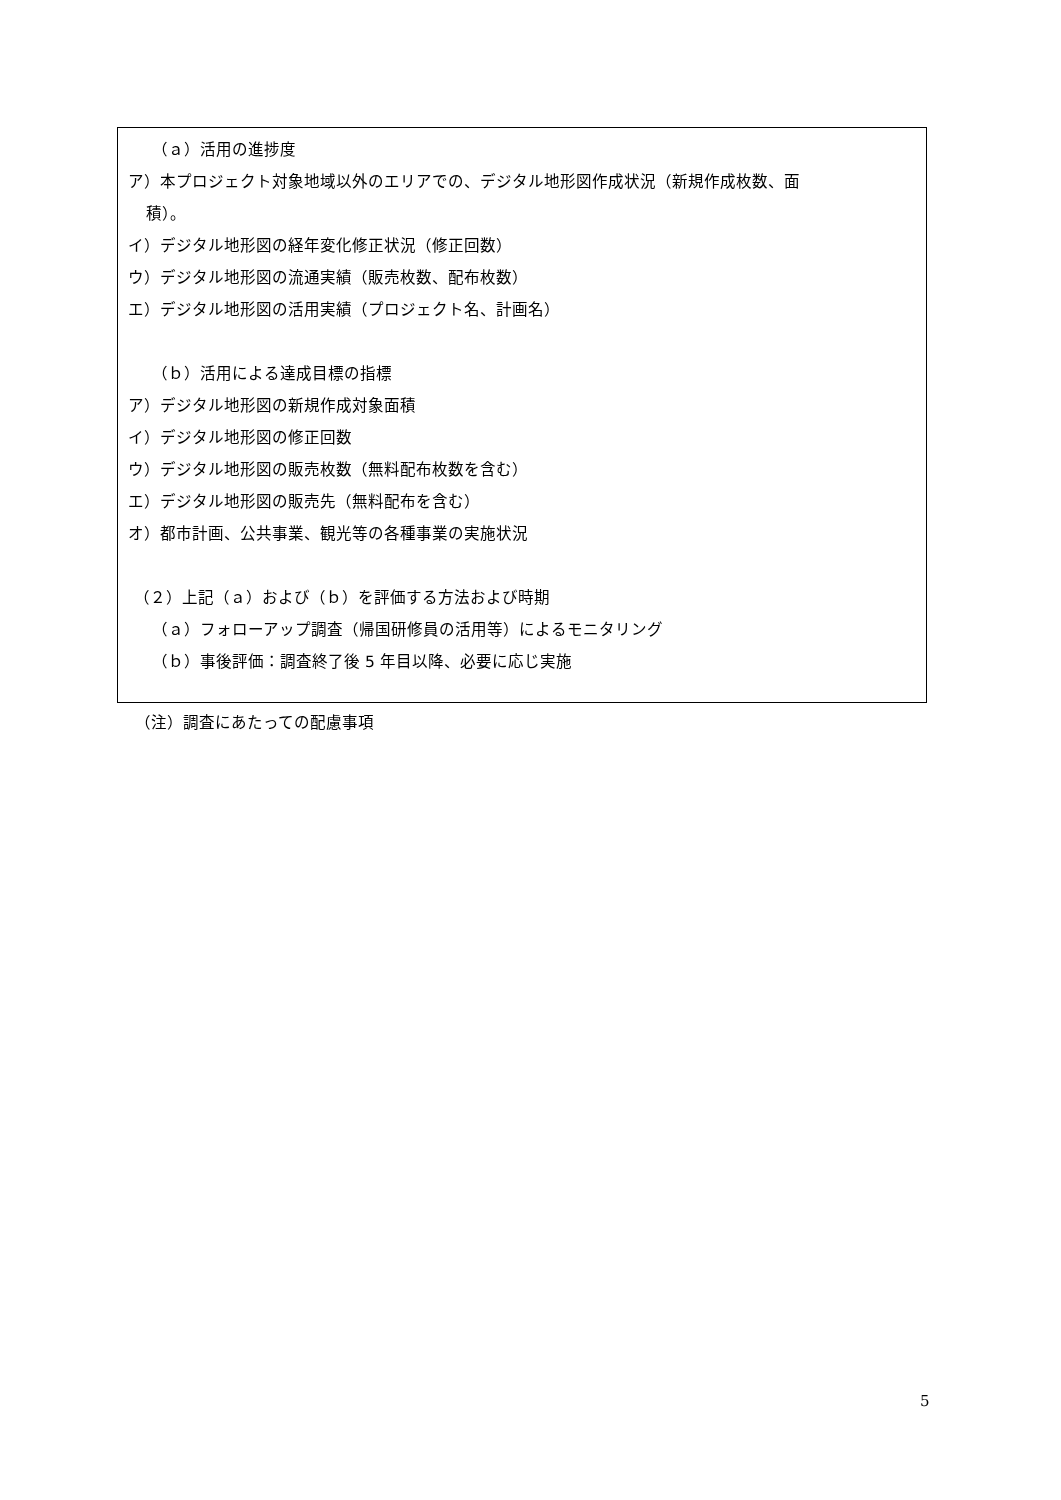（ａ）活用の進捗度
ア）本プロジェクト対象地域以外のエリアでの、デジタル地形図作成状況（新規作成枚数、面
積）。
イ）デジタル地形図の経年変化修正状況（修正回数）
ウ）デジタル地形図の流通実績（販売枚数、配布枚数）
エ）デジタル地形図の活用実績（プロジェクト名、計画名）
（ｂ）活用による達成目標の指標
ア）デジタル地形図の新規作成対象面積
イ）デジタル地形図の修正回数
ウ）デジタル地形図の販売枚数（無料配布枚数を含む）
エ）デジタル地形図の販売先（無料配布を含む）
オ）都市計画、公共事業、観光等の各種事業の実施状況
（２）上記（ａ）および（ｂ）を評価する方法および時期
（ａ）フォローアップ調査（帰国研修員の活用等）によるモニタリング
（ｂ）事後評価：調査終了後 5 年目以降、必要に応じ実施
（注）調査にあたっての配慮事項
5